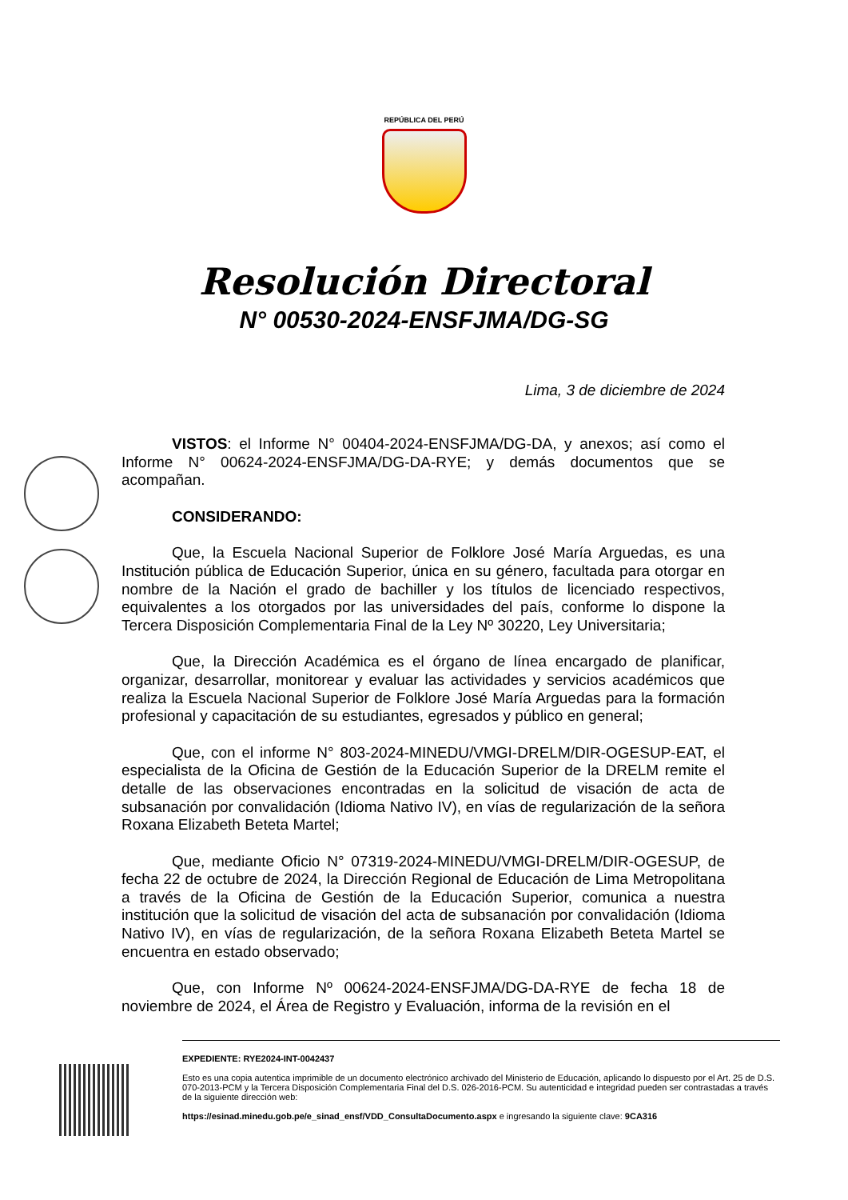REPÚBLICA DEL PERÚ
Resolución Directoral
N° 00530-2024-ENSFJMA/DG-SG
Lima, 3 de diciembre de 2024
VISTOS: el Informe N° 00404-2024-ENSFJMA/DG-DA, y anexos; así como el Informe N° 00624-2024-ENSFJMA/DG-DA-RYE; y demás documentos que se acompañan.
CONSIDERANDO:
Que, la Escuela Nacional Superior de Folklore José María Arguedas, es una Institución pública de Educación Superior, única en su género, facultada para otorgar en nombre de la Nación el grado de bachiller y los títulos de licenciado respectivos, equivalentes a los otorgados por las universidades del país, conforme lo dispone la Tercera Disposición Complementaria Final de la Ley Nº 30220, Ley Universitaria;
Que, la Dirección Académica es el órgano de línea encargado de planificar, organizar, desarrollar, monitorear y evaluar las actividades y servicios académicos que realiza la Escuela Nacional Superior de Folklore José María Arguedas para la formación profesional y capacitación de su estudiantes, egresados y público en general;
Que, con el informe N° 803-2024-MINEDU/VMGI-DRELM/DIR-OGESUP-EAT, el especialista de la Oficina de Gestión de la Educación Superior de la DRELM remite el detalle de las observaciones encontradas en la solicitud de visación de acta de subsanación por convalidación (Idioma Nativo IV), en vías de regularización de la señora Roxana Elizabeth Beteta Martel;
Que, mediante Oficio N° 07319-2024-MINEDU/VMGI-DRELM/DIR-OGESUP, de fecha 22 de octubre de 2024, la Dirección Regional de Educación de Lima Metropolitana a través de la Oficina de Gestión de la Educación Superior, comunica a nuestra institución que la solicitud de visación del acta de subsanación por convalidación (Idioma Nativo IV), en vías de regularización, de la señora Roxana Elizabeth Beteta Martel se encuentra en estado observado;
Que, con Informe Nº 00624-2024-ENSFJMA/DG-DA-RYE de fecha 18 de noviembre de 2024, el Área de Registro y Evaluación, informa de la revisión en el
EXPEDIENTE: RYE2024-INT-0042437
Esto es una copia autentica imprimible de un documento electrónico archivado del Ministerio de Educación, aplicando lo dispuesto por el Art. 25 de D.S. 070-2013-PCM y la Tercera Disposición Complementaria Final del D.S. 026-2016-PCM. Su autenticidad e integridad pueden ser contrastadas a través de la siguiente dirección web:
https://esinad.minedu.gob.pe/e_sinad_ensf/VDD_ConsultaDocumento.aspx e ingresando la siguiente clave: 9CA316